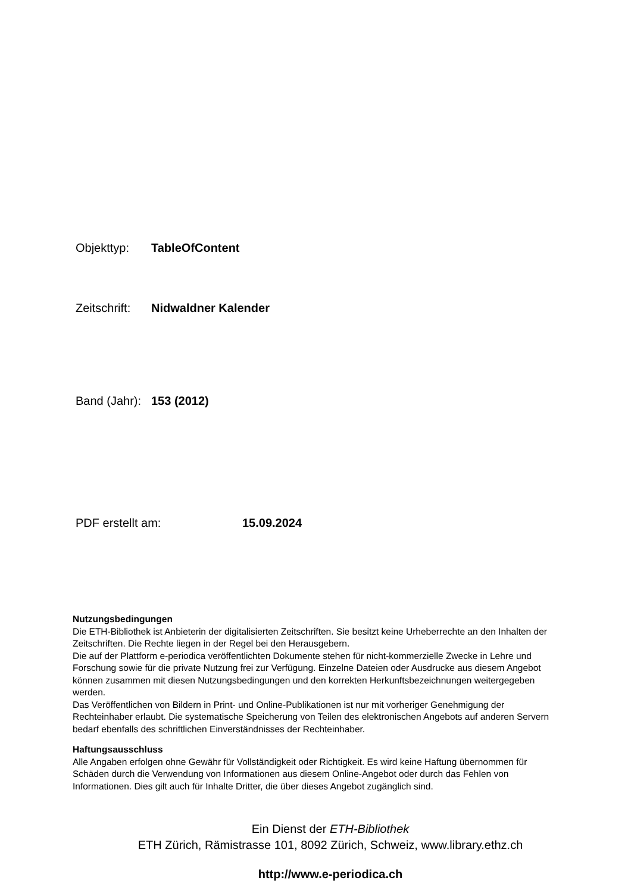Objekttyp: TableOfContent
Zeitschrift: Nidwaldner Kalender
Band (Jahr): 153 (2012)
PDF erstellt am: 15.09.2024
Nutzungsbedingungen
Die ETH-Bibliothek ist Anbieterin der digitalisierten Zeitschriften. Sie besitzt keine Urheberrechte an den Inhalten der Zeitschriften. Die Rechte liegen in der Regel bei den Herausgebern.
Die auf der Plattform e-periodica veröffentlichten Dokumente stehen für nicht-kommerzielle Zwecke in Lehre und Forschung sowie für die private Nutzung frei zur Verfügung. Einzelne Dateien oder Ausdrucke aus diesem Angebot können zusammen mit diesen Nutzungsbedingungen und den korrekten Herkunftsbezeichnungen weitergegeben werden.
Das Veröffentlichen von Bildern in Print- und Online-Publikationen ist nur mit vorheriger Genehmigung der Rechteinhaber erlaubt. Die systematische Speicherung von Teilen des elektronischen Angebots auf anderen Servern bedarf ebenfalls des schriftlichen Einverständnisses der Rechteinhaber.
Haftungsausschluss
Alle Angaben erfolgen ohne Gewähr für Vollständigkeit oder Richtigkeit. Es wird keine Haftung übernommen für Schäden durch die Verwendung von Informationen aus diesem Online-Angebot oder durch das Fehlen von Informationen. Dies gilt auch für Inhalte Dritter, die über dieses Angebot zugänglich sind.
Ein Dienst der ETH-Bibliothek
ETH Zürich, Rämistrasse 101, 8092 Zürich, Schweiz, www.library.ethz.ch
http://www.e-periodica.ch